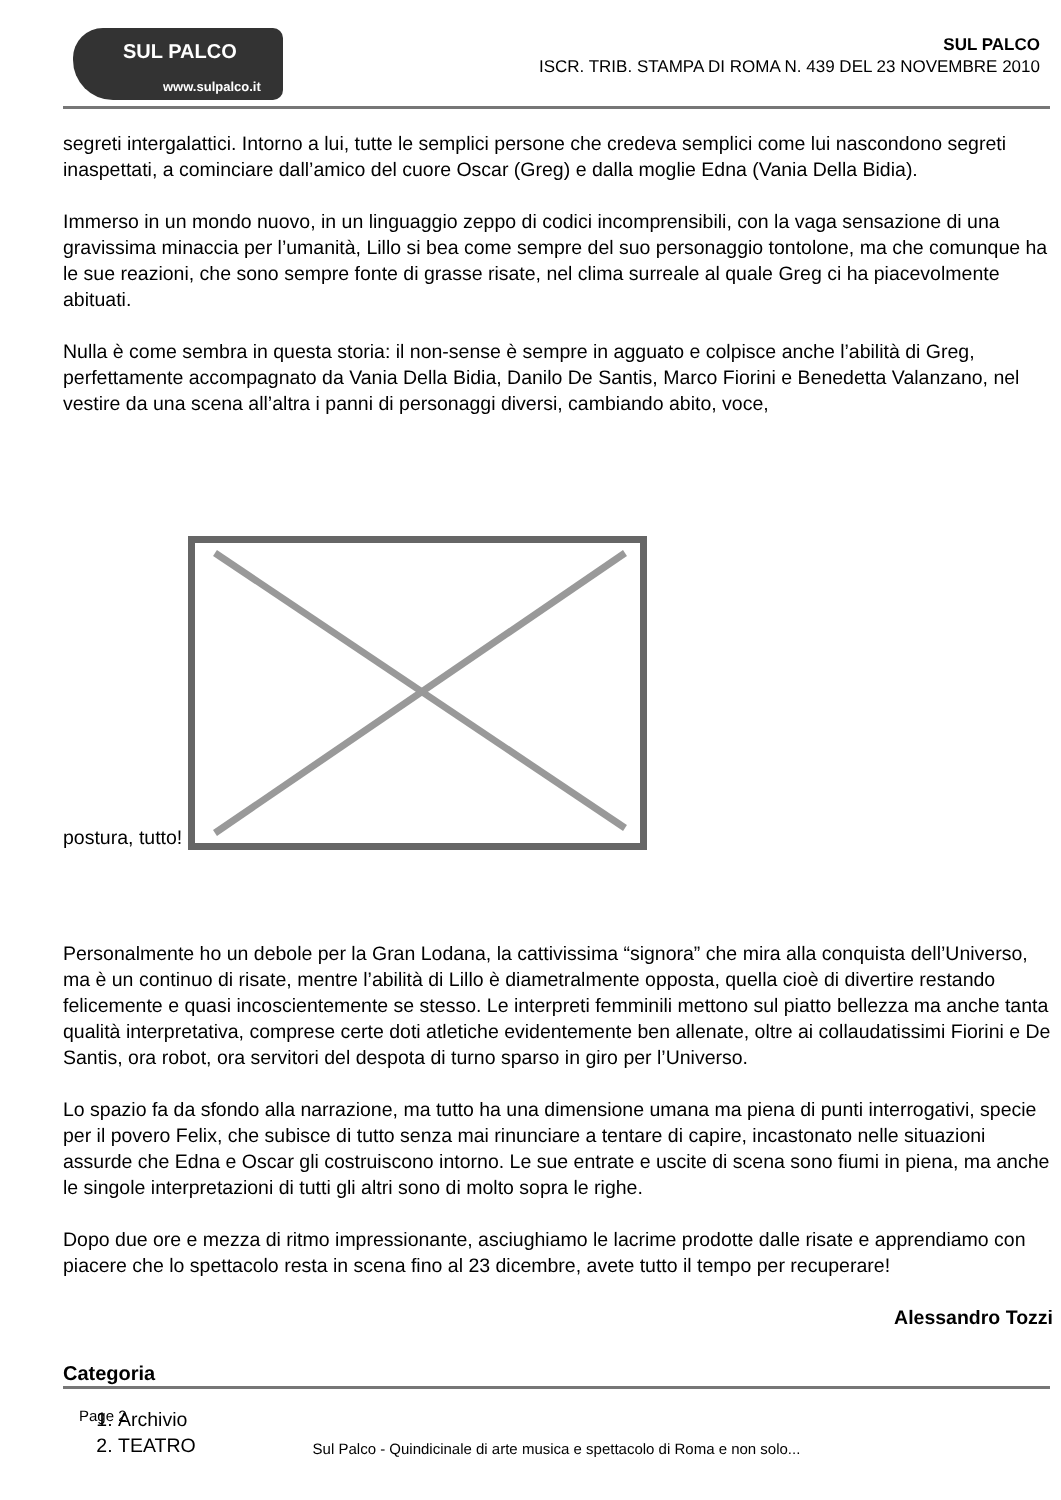SUL PALCO
www.sulpalco.it
SUL PALCO
ISCR. TRIB. STAMPA DI ROMA N. 439 DEL 23 NOVEMBRE 2010
segreti intergalattici. Intorno a lui, tutte le semplici persone che credeva semplici come lui nascondono segreti inaspettati, a cominciare dall’amico del cuore Oscar (Greg) e dalla moglie Edna (Vania Della Bidia).
Immerso in un mondo nuovo, in un linguaggio zeppo di codici incomprensibili, con la vaga sensazione di una gravissima minaccia per l’umanità, Lillo si bea come sempre del suo personaggio tontolone, ma che comunque ha le sue reazioni, che sono sempre fonte di grasse risate, nel clima surreale al quale Greg ci ha piacevolmente abituati.
Nulla è come sembra in questa storia: il non-sense è sempre in agguato e colpisce anche l’abilità di Greg, perfettamente accompagnato da Vania Della Bidia, Danilo De Santis, Marco Fiorini e Benedetta Valanzano, nel vestire da una scena all’altra i panni di personaggi diversi, cambiando abito, voce,
postura, tutto!
Personalmente ho un debole per la Gran Lodana, la cattivissima “signora” che mira alla conquista dell’Universo, ma è un continuo di risate, mentre l’abilità di Lillo è diametralmente opposta, quella cioè di divertire restando felicemente e quasi incoscientemente se stesso. Le interpreti femminili mettono sul piatto bellezza ma anche tanta qualità interpretativa, comprese certe doti atletiche evidentemente ben allenate, oltre ai collaudatissimi Fiorini e De Santis, ora robot, ora servitori del despota di turno sparso in giro per l’Universo.
Lo spazio fa da sfondo alla narrazione, ma tutto ha una dimensione umana ma piena di punti interrogativi, specie per il povero Felix, che subisce di tutto senza mai rinunciare a tentare di capire, incastonato nelle situazioni assurde che Edna e Oscar gli costruiscono intorno. Le sue entrate e uscite di scena sono fiumi in piena, ma anche le singole interpretazioni di tutti gli altri sono di molto sopra le righe.
Dopo due ore e mezza di ritmo impressionante, asciughiamo le lacrime prodotte dalle risate e apprendiamo con piacere che lo spettacolo resta in scena fino al 23 dicembre, avete tutto il tempo per recuperare!
Alessandro Tozzi
Categoria
1. Archivio
2. TEATRO
Page 2
Sul Palco - Quindicinale di arte musica e spettacolo di Roma e non solo...